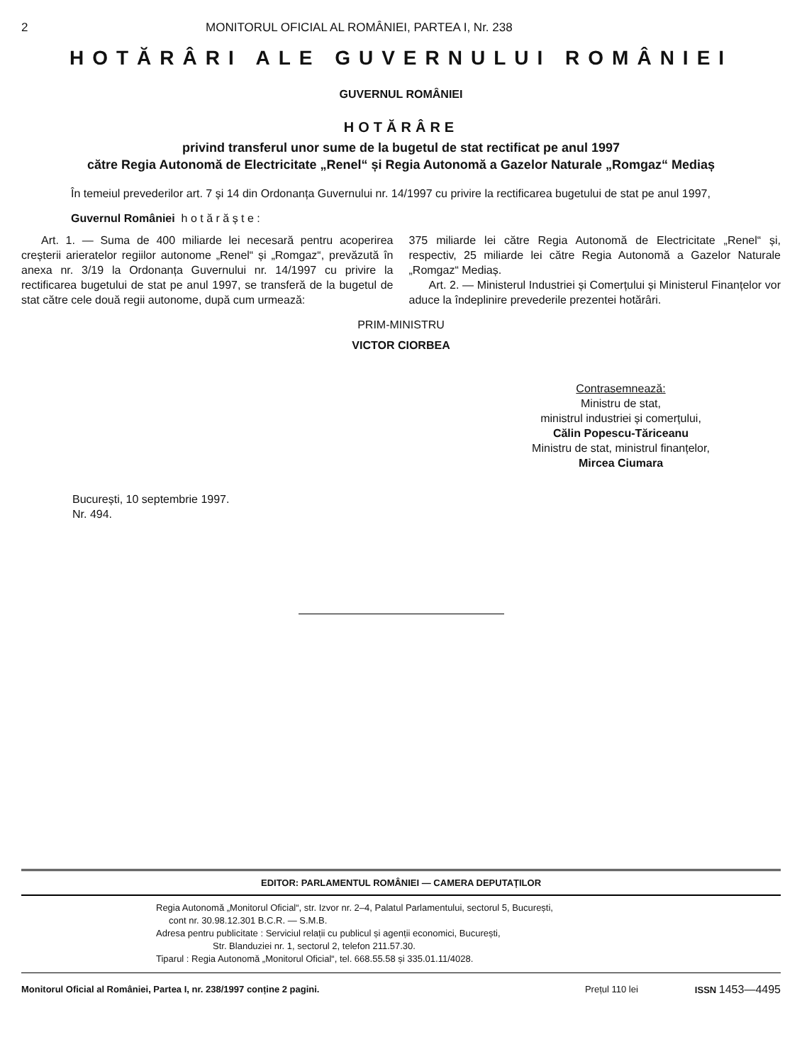2 MONITORUL OFICIAL AL ROMÂNIEI, PARTEA I, Nr. 238
HOTĂRÂRI ALE GUVERNULUI ROMÂNIEI
GUVERNUL ROMÂNIEI
HOTĂRÂRE
privind transferul unor sume de la bugetul de stat rectificat pe anul 1997
către Regia Autonomă de Electricitate „Renel“ și Regia Autonomă a Gazelor Naturale „Romgaz“ Mediaș
În temeiul prevederilor art. 7 și 14 din Ordonanța Guvernului nr. 14/1997 cu privire la rectificarea bugetului de stat pe anul 1997,
Guvernul României h o t ă r ă ș t e :
Art. 1. — Suma de 400 miliarde lei necesară pentru acoperirea creșterii arieratelor regiilor autonome „Renel“ și „Romgaz“, prevăzută în anexa nr. 3/19 la Ordonanța Guvernului nr. 14/1997 cu privire la rectificarea bugetului de stat pe anul 1997, se transferă de la bugetul de stat către cele două regii autonome, după cum urmează:
375 miliarde lei către Regia Autonomă de Electricitate „Renel“ și, respectiv, 25 miliarde lei către Regia Autonomă a Gazelor Naturale „Romgaz“ Mediaș.
Art. 2. — Ministerul Industriei și Comerțului și Ministerul Finanțelor vor aduce la îndeplinire prevederile prezentei hotărâri.
PRIM-MINISTRU
VICTOR CIORBEA
Contrasemnează:
Ministru de stat,
ministrul industriei și comerțului,
Călin Popescu-Tăriceanu
Ministru de stat, ministrul finanțelor,
Mircea Ciumara
București, 10 septembrie 1997.
Nr. 494.
EDITOR: PARLAMENTUL ROMÂNIEI — CAMERA DEPUTAȚILOR
Regia Autonomă „Monitorul Oficial“, str. Izvor nr. 2–4, Palatul Parlamentului, sectorul 5, București,
cont nr. 30.98.12.301 B.C.R. — S.M.B.
Adresa pentru publicitate : Serviciul relații cu publicul și agenții economici, București,
Str. Blanduziei nr. 1, sectorul 2, telefon 211.57.30.
Tiparul : Regia Autonomă „Monitorul Oficial“, tel. 668.55.58 și 335.01.11/4028.
Monitorul Oficial al României, Partea I, nr. 238/1997 conține 2 pagini. Prețul 110 lei ISSN 1453—4495